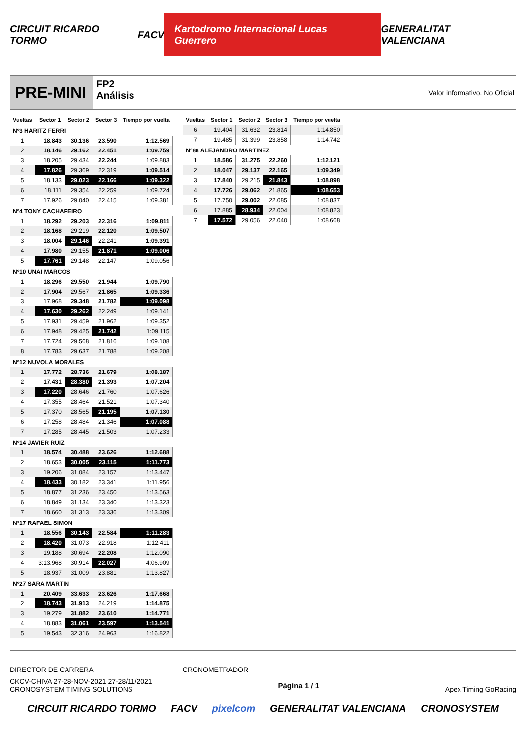CIRCUIT RICARDO TORMO FACV Kartodromo Internacional Lucas Guerrero GENERALITAT VALENCIANA
PRE-MINI
FP2
Análisis
Valor informativo. No Oficial
| Vueltas | Sector 1 | Sector 2 | Sector 3 | Tiempo por vuelta |
| --- | --- | --- | --- | --- |
| Nº3 HARITZ FERRI | | | | |
| 1 | 18.843 | 30.136 | 23.590 | 1:12.569 |
| 2 | 18.146 | 29.162 | 22.451 | 1:09.759 |
| 3 | 18.205 | 29.434 | 22.244 | 1:09.883 |
| 4 | 17.826 | 29.369 | 22.319 | 1:09.514 |
| 5 | 18.133 | 29.023 | 22.166 | 1:09.322 |
| 6 | 18.111 | 29.354 | 22.259 | 1:09.724 |
| 7 | 17.926 | 29.040 | 22.415 | 1:09.381 |
| Nº4 TONY CACHAFEIRO | | | | |
| 1 | 18.292 | 29.203 | 22.316 | 1:09.811 |
| 2 | 18.168 | 29.219 | 22.120 | 1:09.507 |
| 3 | 18.004 | 29.146 | 22.241 | 1:09.391 |
| 4 | 17.980 | 29.155 | 21.871 | 1:09.006 |
| 5 | 17.761 | 29.148 | 22.147 | 1:09.056 |
| Nº10 UNAI MARCOS | | | | |
| 1 | 18.296 | 29.550 | 21.944 | 1:09.790 |
| 2 | 17.904 | 29.567 | 21.865 | 1:09.336 |
| 3 | 17.968 | 29.348 | 21.782 | 1:09.098 |
| 4 | 17.630 | 29.262 | 22.249 | 1:09.141 |
| 5 | 17.931 | 29.459 | 21.962 | 1:09.352 |
| 6 | 17.948 | 29.425 | 21.742 | 1:09.115 |
| 7 | 17.724 | 29.568 | 21.816 | 1:09.108 |
| 8 | 17.783 | 29.637 | 21.788 | 1:09.208 |
| Nº12 NUVOLA MORALES | | | | |
| 1 | 17.772 | 28.736 | 21.679 | 1:08.187 |
| 2 | 17.431 | 28.380 | 21.393 | 1:07.204 |
| 3 | 17.220 | 28.646 | 21.760 | 1:07.626 |
| 4 | 17.355 | 28.464 | 21.521 | 1:07.340 |
| 5 | 17.370 | 28.565 | 21.195 | 1:07.130 |
| 6 | 17.258 | 28.484 | 21.346 | 1:07.088 |
| 7 | 17.285 | 28.445 | 21.503 | 1:07.233 |
| Nº14 JAVIER RUIZ | | | | |
| 1 | 18.574 | 30.488 | 23.626 | 1:12.688 |
| 2 | 18.653 | 30.005 | 23.115 | 1:11.773 |
| 3 | 19.206 | 31.084 | 23.157 | 1:13.447 |
| 4 | 18.433 | 30.182 | 23.341 | 1:11.956 |
| 5 | 18.877 | 31.236 | 23.450 | 1:13.563 |
| 6 | 18.849 | 31.134 | 23.340 | 1:13.323 |
| 7 | 18.660 | 31.313 | 23.336 | 1:13.309 |
| Nº17 RAFAEL SIMON | | | | |
| 1 | 18.556 | 30.143 | 22.584 | 1:11.283 |
| 2 | 18.420 | 31.073 | 22.918 | 1:12.411 |
| 3 | 19.188 | 30.694 | 22.208 | 1:12.090 |
| 4 | 3:13.968 | 30.914 | 22.027 | 4:06.909 |
| 5 | 18.937 | 31.009 | 23.881 | 1:13.827 |
| Nº27 SARA MARTIN | | | | |
| 1 | 20.409 | 33.633 | 23.626 | 1:17.668 |
| 2 | 18.743 | 31.913 | 24.219 | 1:14.875 |
| 3 | 19.279 | 31.882 | 23.610 | 1:14.771 |
| 4 | 18.883 | 31.061 | 23.597 | 1:13.541 |
| 5 | 19.543 | 32.316 | 24.963 | 1:16.822 |
| Vueltas | Sector 1 | Sector 2 | Sector 3 | Tiempo por vuelta |
| --- | --- | --- | --- | --- |
| 6 | 19.404 | 31.632 | 23.814 | 1:14.850 |
| 7 | 19.485 | 31.399 | 23.858 | 1:14.742 |
| Nº88 ALEJANDRO MARTINEZ | | | | |
| 1 | 18.586 | 31.275 | 22.260 | 1:12.121 |
| 2 | 18.047 | 29.137 | 22.165 | 1:09.349 |
| 3 | 17.840 | 29.215 | 21.843 | 1:08.898 |
| 4 | 17.726 | 29.062 | 21.865 | 1:08.653 |
| 5 | 17.750 | 29.002 | 22.085 | 1:08.837 |
| 6 | 17.885 | 28.934 | 22.004 | 1:08.823 |
| 7 | 17.572 | 29.056 | 22.040 | 1:08.668 |
DIRECTOR DE CARRERA CRONOMETRADOR
CKCV-CHIVA 27-28-NOV-2021 27-28/11/2021
CRONOSYSTEM TIMING SOLUTIONS Página 1 / 1 Apex Timing GoRacing
CIRCUIT RICARDO TORMO FACV pixelcom GENERALITAT VALENCIANA CRONOSYSTEM